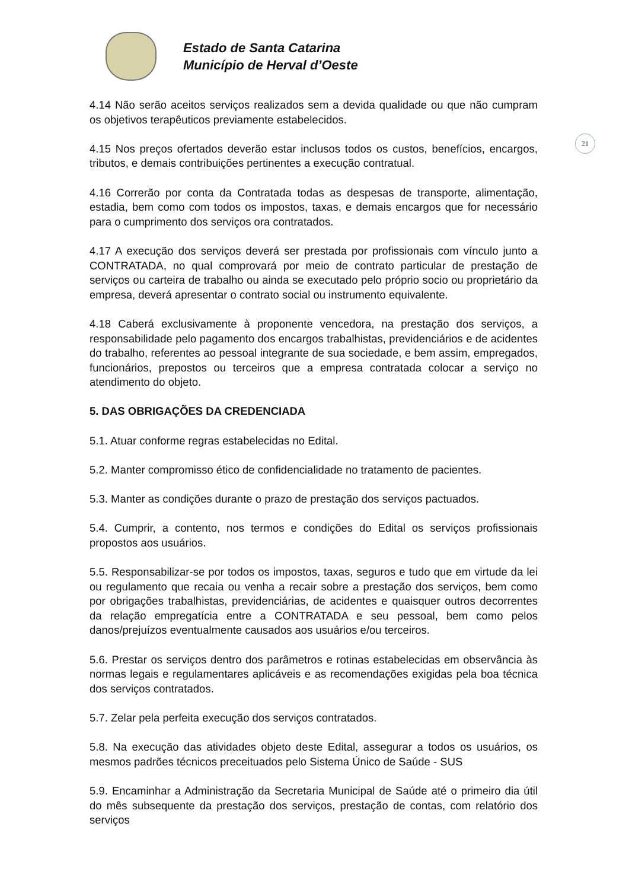Estado de Santa Catarina
Município de Herval d’Oeste
21
4.14 Não serão aceitos serviços realizados sem a devida qualidade ou que não cumpram os objetivos terapêuticos previamente estabelecidos.
4.15 Nos preços ofertados deverão estar inclusos todos os custos, benefícios, encargos, tributos, e demais contribuições pertinentes a execução contratual.
4.16 Correrão por conta da Contratada todas as despesas de transporte, alimentação, estadia, bem como com todos os impostos, taxas, e demais encargos que for necessário para o cumprimento dos serviços ora contratados.
4.17 A execução dos serviços deverá ser prestada por profissionais com vínculo junto a CONTRATADA, no qual comprovará por meio de contrato particular de prestação de serviços ou carteira de trabalho ou ainda se executado pelo próprio socio ou proprietário da empresa, deverá apresentar o contrato social ou instrumento equivalente.
4.18 Caberá exclusivamente à proponente vencedora, na prestação dos serviços, a responsabilidade pelo pagamento dos encargos trabalhistas, previdenciários e de acidentes do trabalho, referentes ao pessoal integrante de sua sociedade, e bem assim, empregados, funcionários, prepostos ou terceiros que a empresa contratada colocar a serviço no atendimento do objeto.
5. DAS OBRIGAÇÕES DA CREDENCIADA
5.1. Atuar conforme regras estabelecidas no Edital.
5.2. Manter compromisso ético de confidencialidade no tratamento de pacientes.
5.3. Manter as condições durante o prazo de prestação dos serviços pactuados.
5.4. Cumprir, a contento, nos termos e condições do Edital os serviços profissionais propostos aos usuários.
5.5. Responsabilizar-se por todos os impostos, taxas, seguros e tudo que em virtude da lei ou regulamento que recaia ou venha a recair sobre a prestação dos serviços, bem como por obrigações trabalhistas, previdenciárias, de acidentes e quaisquer outros decorrentes da relação empregatícia entre a CONTRATADA e seu pessoal, bem como pelos danos/prejuízos eventualmente causados aos usuários e/ou terceiros.
5.6. Prestar os serviços dentro dos parâmetros e rotinas estabelecidas em observância às normas legais e regulamentares aplicáveis e as recomendações exigidas pela boa técnica dos serviços contratados.
5.7. Zelar pela perfeita execução dos serviços contratados.
5.8. Na execução das atividades objeto deste Edital, assegurar a todos os usuários, os mesmos padrões técnicos preceituados pelo Sistema Único de Saúde - SUS
5.9. Encaminhar a Administração da Secretaria Municipal de Saúde até o primeiro dia útil do mês subsequente da prestação dos serviços, prestação de contas, com relatório dos serviços